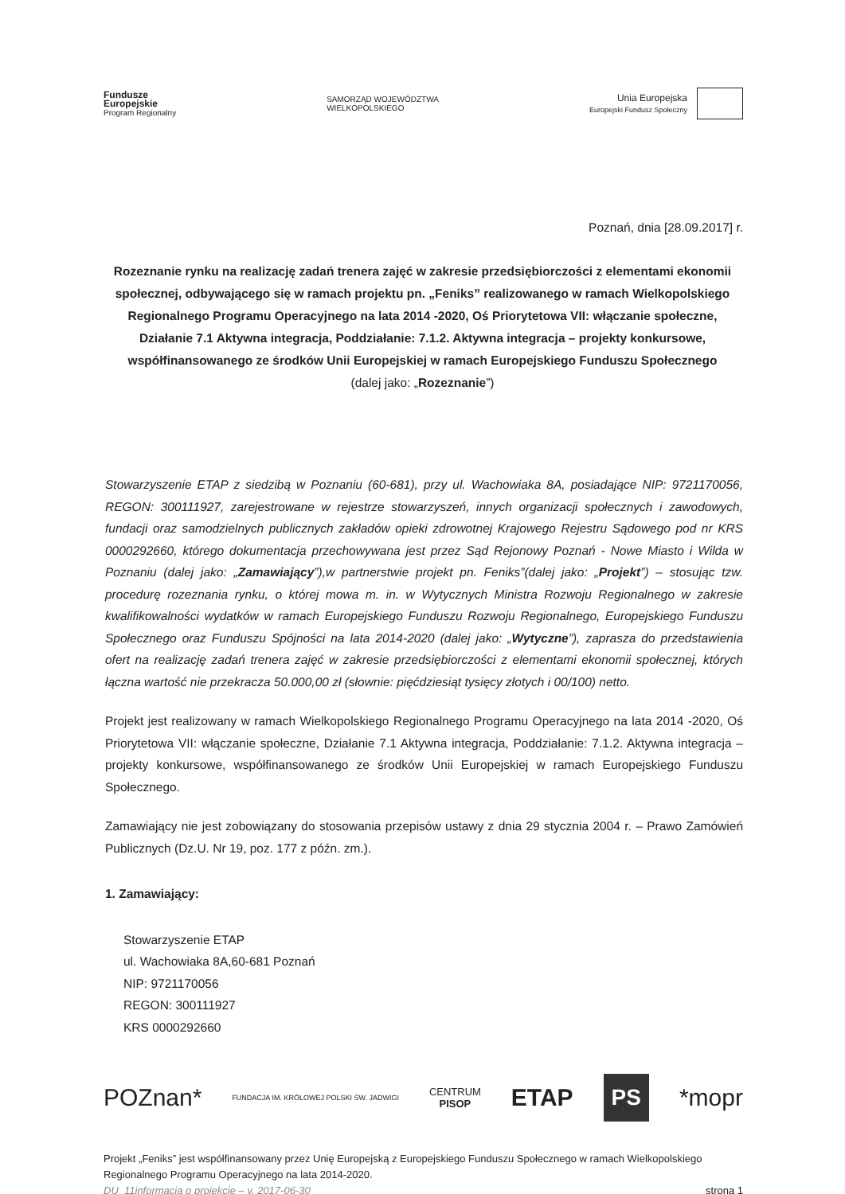Fundusze
Europejskie
Program Regionalny
SAMORZĄD WOJEWÓDZTWA
WIELKOPOLSKIEGO
Unia Europejska
Europejski Fundusz Społeczny
Poznań, dnia [28.09.2017] r.
Rozeznanie rynku na realizację zadań trenera zajęć w zakresie przedsiębiorczości z elementami ekonomii społecznej, odbywającego się w ramach projektu pn. „Feniks” realizowanego w ramach Wielkopolskiego Regionalnego Programu Operacyjnego na lata 2014 -2020, Oś Priorytetowa VII: włączanie społeczne, Działanie 7.1 Aktywna integracja, Poddziałanie: 7.1.2. Aktywna integracja – projekty konkursowe, współfinansowanego ze środków Unii Europejskiej w ramach Europejskiego Funduszu Społecznego
(dalej jako: „Rozeznanie”)
Stowarzyszenie ETAP z siedzibą w Poznaniu (60-681), przy ul. Wachowiaka 8A, posiadające NIP: 9721170056, REGON: 300111927, zarejestrowane w rejestrze stowarzyszeń, innych organizacji społecznych i zawodowych, fundacji oraz samodzielnych publicznych zakładów opieki zdrowotnej Krajowego Rejestru Sądowego pod nr KRS 0000292660, którego dokumentacja przechowywana jest przez Sąd Rejonowy Poznań - Nowe Miasto i Wilda w Poznaniu (dalej jako: „Zamawiający”),w partnerstwie projekt pn. Feniks”(dalej jako: „Projekt”) – stosując tzw. procedurę rozeznania rynku, o której mowa m. in. w Wytycznych Ministra Rozwoju Regionalnego w zakresie kwalifikowalności wydatków w ramach Europejskiego Funduszu Rozwoju Regionalnego, Europejskiego Funduszu Społecznego oraz Funduszu Spójności na lata 2014-2020 (dalej jako: „Wytyczne”), zaprasza do przedstawienia ofert na realizację zadań trenera zajęć w zakresie przedsiębiorczości z elementami ekonomii społecznej, których łączna wartość nie przekracza 50.000,00 zł (słownie: pięćdziesiąt tysięcy złotych i 00/100) netto.
Projekt jest realizowany w ramach Wielkopolskiego Regionalnego Programu Operacyjnego na lata 2014 -2020, Oś Priorytetowa VII: włączanie społeczne, Działanie 7.1 Aktywna integracja, Poddziałanie: 7.1.2. Aktywna integracja – projekty konkursowe, współfinansowanego ze środków Unii Europejskiej w ramach Europejskiego Funduszu Społecznego.
Zamawiający nie jest zobowiązany do stosowania przepisów ustawy z dnia 29 stycznia 2004 r. – Prawo Zamówień Publicznych (Dz.U. Nr 19, poz. 177 z późn. zm.).
1. Zamawiający:
Stowarzyszenie ETAP
ul. Wachowiaka 8A,60-681 Poznań
NIP: 9721170056
REGON: 300111927
KRS 0000292660
POZnan* FUNDACJA IM. KRÓLOWEJ POLSKI ŚW. JADWIGI CENTRUM
PISOP ETAP PS *mopr
Projekt „Feniks” jest współfinansowany przez Unię Europejską z Europejskiego Funduszu Społecznego w ramach Wielkopolskiego Regionalnego Programu Operacyjnego na lata 2014-2020.
DU_11informacja o projekcie – v. 2017-06-30 strona 1